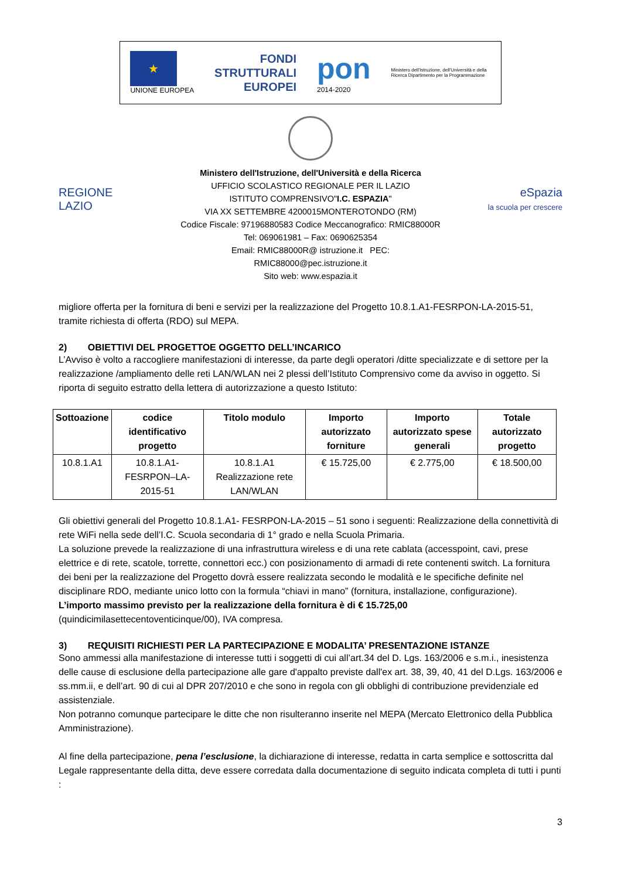★
UNIONE EUROPEA
FONDI
STRUTTURALI
EUROPEI
pon
2014-2020
Ministero dell'Istruzione, dell'Università e della Ricerca Dipartimento per la Programmazione
REGIONE
LAZIO
Ministero dell'Istruzione, dell'Università e della Ricerca
UFFICIO SCOLASTICO REGIONALE PER IL LAZIO
ISTITUTO COMPRENSIVO"I.C. ESPAZIA"
VIA XX SETTEMBRE 4200015MONTEROTONDO (RM)
Codice Fiscale: 97196880583 Codice Meccanografico: RMIC88000R
Tel: 069061981 – Fax: 0690625354
Email: RMIC88000R@ istruzione.it PEC: RMIC88000@pec.istruzione.it
Sito web: www.espazia.it
eSpazia
la scuola per crescere
migliore offerta per la fornitura di beni e servizi per la realizzazione del Progetto 10.8.1.A1-FESRPON-LA-2015-51, tramite richiesta di offerta (RDO) sul MEPA.
2) OBIETTIVI DEL PROGETTOE OGGETTO DELL’INCARICO
L’Avviso è volto a raccogliere manifestazioni di interesse, da parte degli operatori /ditte specializzate e di settore per la realizzazione /ampliamento delle reti LAN/WLAN nei 2 plessi dell’Istituto Comprensivo come da avviso in oggetto. Si riporta di seguito estratto della lettera di autorizzazione a questo Istituto:
| Sottoazione | codice identificativo progetto | Titolo modulo | Importo autorizzato forniture | Importo autorizzato spese generali | Totale autorizzato progetto |
| --- | --- | --- | --- | --- | --- |
| 10.8.1.A1 | 10.8.1.A1-FESRPON–LA-2015-51 | 10.8.1.A1 Realizzazione rete LAN/WLAN | € 15.725,00 | € 2.775,00 | € 18.500,00 |
Gli obiettivi generali del Progetto 10.8.1.A1- FESRPON-LA-2015 – 51 sono i seguenti: Realizzazione della connettività di rete WiFi nella sede dell’I.C. Scuola secondaria di 1° grado e nella Scuola Primaria.
La soluzione prevede la realizzazione di una infrastruttura wireless e di una rete cablata (accesspoint, cavi, prese elettrice e di rete, scatole, torrette, connettori ecc.) con posizionamento di armadi di rete contenenti switch. La fornitura dei beni per la realizzazione del Progetto dovrà essere realizzata secondo le modalità e le specifiche definite nel disciplinare RDO, mediante unico lotto con la formula “chiavi in mano” (fornitura, installazione, configurazione).
L’importo massimo previsto per la realizzazione della fornitura è di € 15.725,00
(quindicimilasettecentoventicinque/00), IVA compresa.
3) REQUISITI RICHIESTI PER LA PARTECIPAZIONE E MODALITA’ PRESENTAZIONE ISTANZE
Sono ammessi alla manifestazione di interesse tutti i soggetti di cui all’art.34 del D. Lgs. 163/2006 e s.m.i., inesistenza delle cause di esclusione della partecipazione alle gare d'appalto previste dall'ex art. 38, 39, 40, 41 del D.Lgs. 163/2006 e ss.mm.ii, e dell’art. 90 di cui al DPR 207/2010 e che sono in regola con gli obblighi di contribuzione previdenziale ed assistenziale.
Non potranno comunque partecipare le ditte che non risulteranno inserite nel MEPA (Mercato Elettronico della Pubblica Amministrazione).
Al fine della partecipazione, pena l’esclusione, la dichiarazione di interesse, redatta in carta semplice e sottoscritta dal Legale rappresentante della ditta, deve essere corredata dalla documentazione di seguito indicata completa di tutti i punti :
3